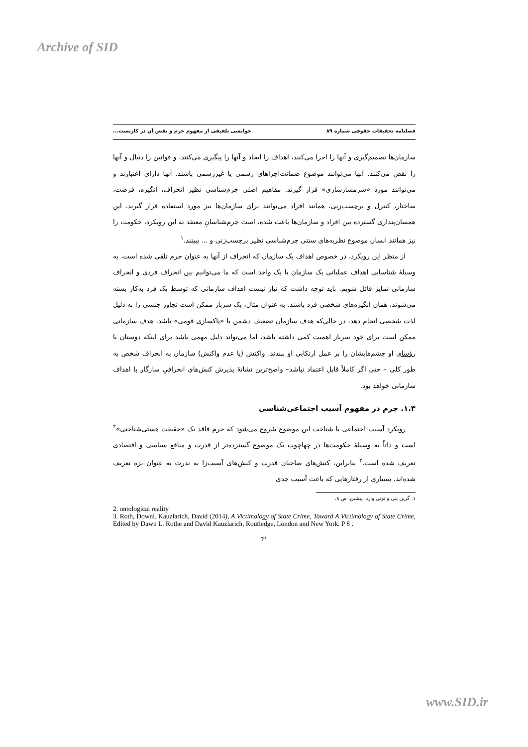Archive of SID
فصلنامه تحقیقات حقوقی شماره ۸۹ خوانشی تلفیقی از مفهوم جرم و نقش آن در کاربست...
سازمان‌ها تصمیم‌گیری و آنها را اجرا می‌کنند، اهداف را ایجاد و آنها را پیگیری می‌کنند، و قوانین را دنبال و آنها را نقض می‌کنند. آنها می‌توانند موضوع ضمانت‌اجراهای رسمی یا غیررسمی باشند. آنها دارای اعتبارند و می‌توانند مورد «شرمسارسازی» قرار گیرند. مفاهیم اصلی جرم‌شناسی نظیر انحراف، انگیزه، فرصت، ساختار، کنترل و برچسب‌زنی، همانند افراد می‌توانند برای سازمان‌ها نیز مورد استفاده قرار گیرند. این همسان‌پنداری گسترده بین افراد و سازمان‌ها باعث شده، است جرم‌شناسانِ معتقد به این رویکرد، حکومت را نیز همانند انسان موضوع نظریه‌های سنتی جرم‌شناسی نظیر برچسب‌زنی و ... ببینند.<sup>۱</sup>
از منظر این رویکرد، در خصوص اهداف یک سازمان که انحراف از آنها به عنوان جرم تلقی شده است، به وسیلهٔ شناسایی اهداف عملیاتی یک سازمان یا یک واحد است که ما می‌توانیم بین انحراف فردی و انحراف سازمانی تمایز قائل شویم. باید توجه داشت که نیاز نیست اهداف سازمانی که توسط یک فرد به‌کار بسته می‌شوند، همان انگیزه‌های شخصی فرد باشند. به عنوان مثال، یک سرباز ممکن است تجاوز جنسی را به دلیل لذت شخصی انجام دهد، در حالی‌که هدف سازمان تضعیف دشمن یا «پاکسازی قومی» باشد. هدف سازمانی ممکن است برای خود سرباز اهمیت کمی داشته باشد، اما می‌تواند دلیل مهمی باشد برای اینکه دوستان یا رؤسای او چشم‌هایشان را بر عمل ارتکابی او ببندند. واکنش (یا عدم واکنش) سازمان به انحراف شخص به طور کلی – حتی اگر کاملاً قابل اعتماد نباشد– واضح‌ترین نشانهٔ پذیرش کنش‌های انحرافیِ سازگار با اهداف سازمانی خواهد بود.
۱.۳. جرم در مفهوم آسیب اجتماعی‌شناسی
رویکرد آسیب اجتماعی با شناخت این موضوع شروع می‌شود که جرم فاقد یک «حقیقت هستی‌شناختی»<sup>۲</sup> است و ذاتاً به وسیلهٔ حکومت‌ها در چهاچوب یک موضوع گسترده‌تر از قدرت و منافع سیاسی و اقتصادی تعریف شده است.<sup>۳</sup> بنابراین، کنش‌های صاحبان قدرت و کنش‌های آسیب‌زا به ندرت به عنوان بزه تعریف شده‌اند. بسیاری از رفتارهایی که باعث آسیب جدی
۱. گرین پنی و تونی وارد، پیشین، ص ۸.
2. ontological reality
3. Roth, Downl. Kauzlarich, David (2014), A Victimology of State Crime, Toward A Victimology of State Crime, Edited by Dawn L. Rothe and David Kauzlarich, Routledge, London and New York. P 8 .
۴۱
www.SID.ir